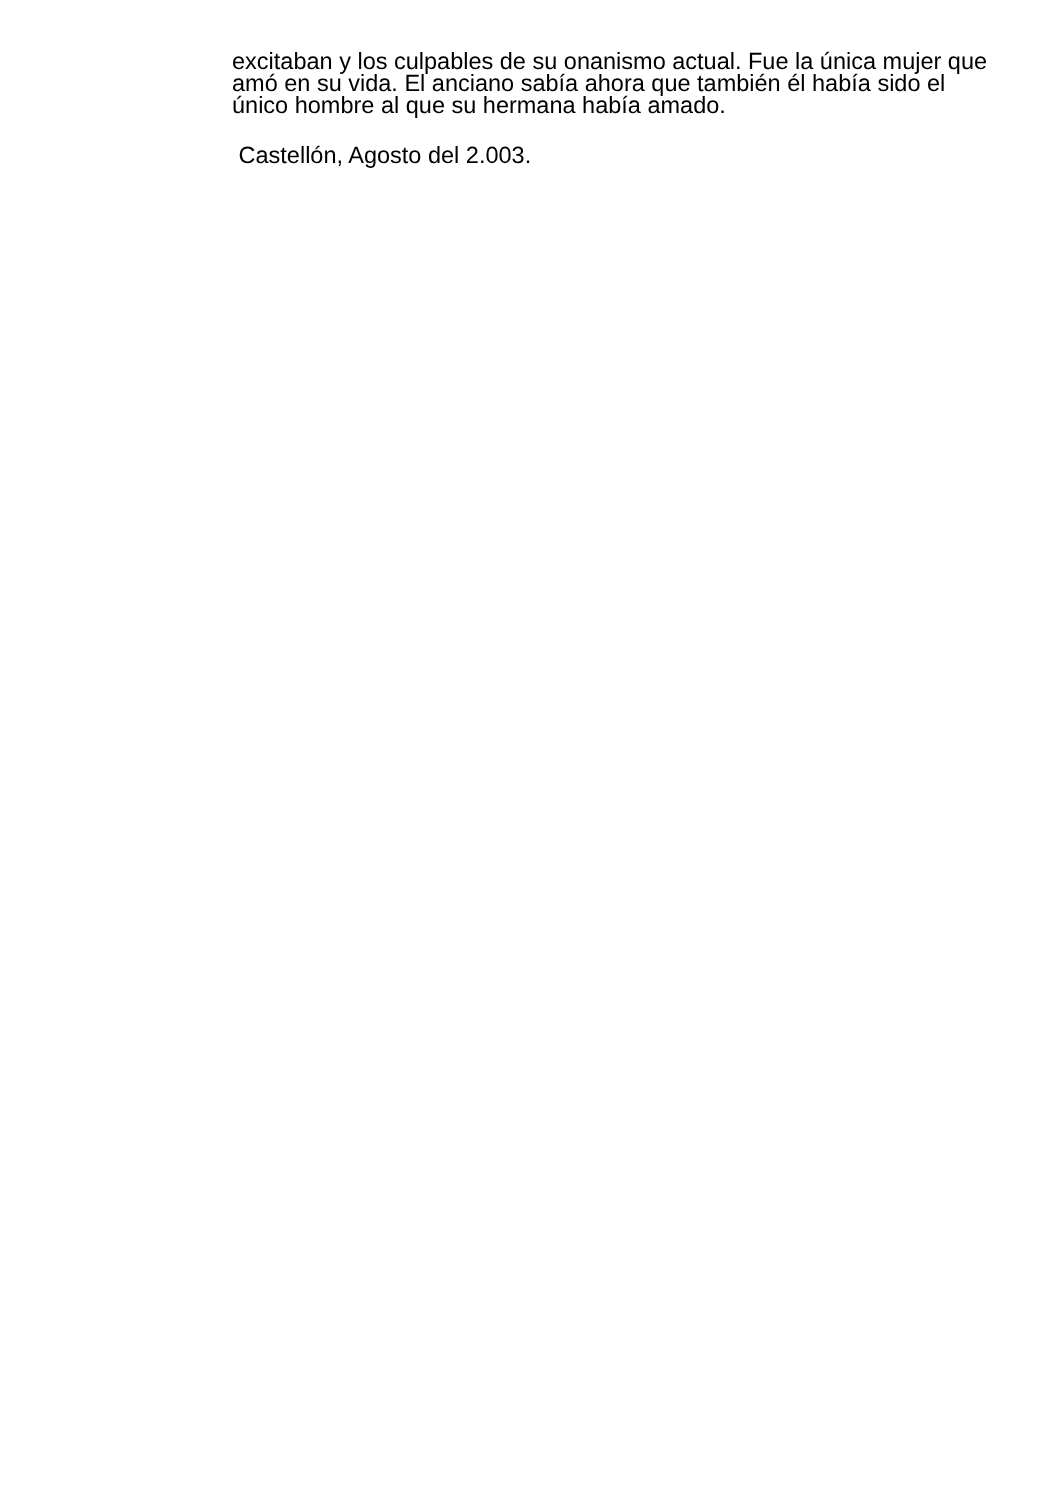excitaban y los culpables de su onanismo actual. Fue la única mujer que amó en su vida. El anciano sabía ahora que también él había sido el único hombre al que su hermana había amado.
Castellón, Agosto del 2.003.